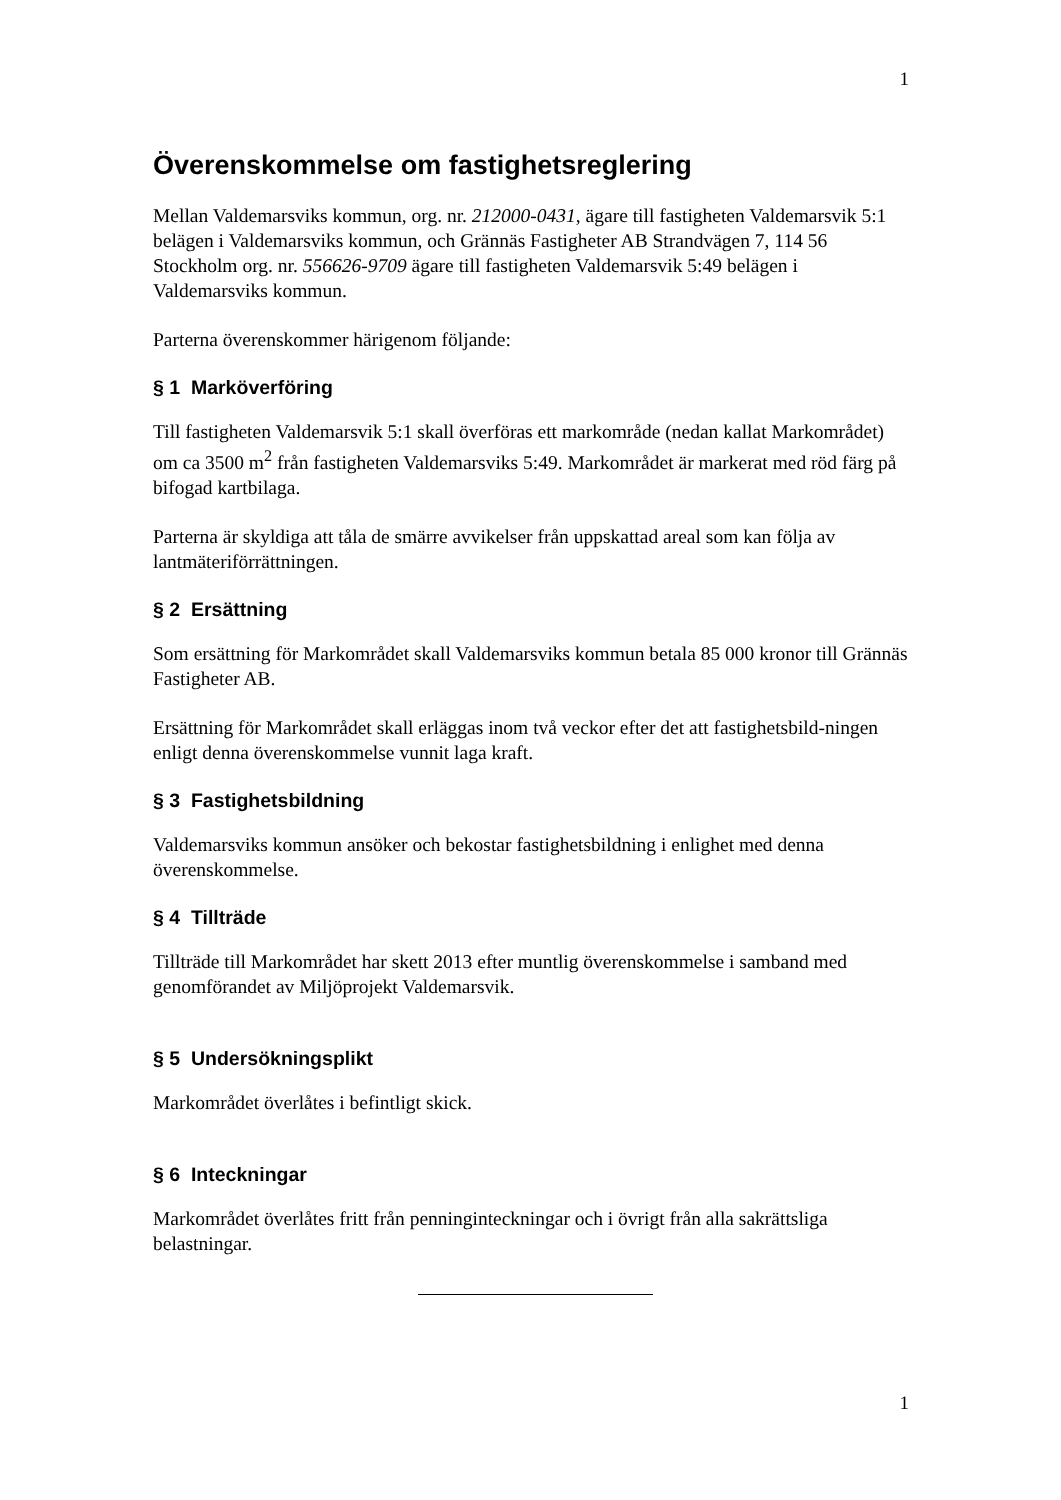1
Överenskommelse om fastighetsreglering
Mellan Valdemarsviks kommun, org. nr. 212000-0431, ägare till fastigheten Valdemarsvik 5:1 belägen i Valdemarsviks kommun, och Grännäs Fastigheter AB Strandvägen 7, 114 56 Stockholm org. nr. 556626-9709 ägare till fastigheten Valdemarsvik 5:49 belägen i Valdemarsviks kommun.
Parterna överenskommer härigenom följande:
§ 1 Marköverföring
Till fastigheten Valdemarsvik 5:1 skall överföras ett markområde (nedan kallat Markområdet) om ca 3500 m<sup>2</sup> från fastigheten Valdemarsviks 5:49. Markområdet är markerat med röd färg på bifogad kartbilaga.
Parterna är skyldiga att tåla de smärre avvikelser från uppskattad areal som kan följa av lantmäteriförrättningen.
§ 2 Ersättning
Som ersättning för Markområdet skall Valdemarsviks kommun betala 85 000 kronor till Grännäs Fastigheter AB.
Ersättning för Markområdet skall erläggas inom två veckor efter det att fastighetsbild-ningen enligt denna överenskommelse vunnit laga kraft.
§ 3 Fastighetsbildning
Valdemarsviks kommun ansöker och bekostar fastighetsbildning i enlighet med denna överenskommelse.
§ 4 Tillträde
Tillträde till Markområdet har skett 2013 efter muntlig överenskommelse i samband med genomförandet av Miljöprojekt Valdemarsvik.
§ 5 Undersökningsplikt
Markområdet överlåtes i befintligt skick.
§ 6 Inteckningar
Markområdet överlåtes fritt från penninginteckningar och i övrigt från alla sakrättsliga belastningar.
1